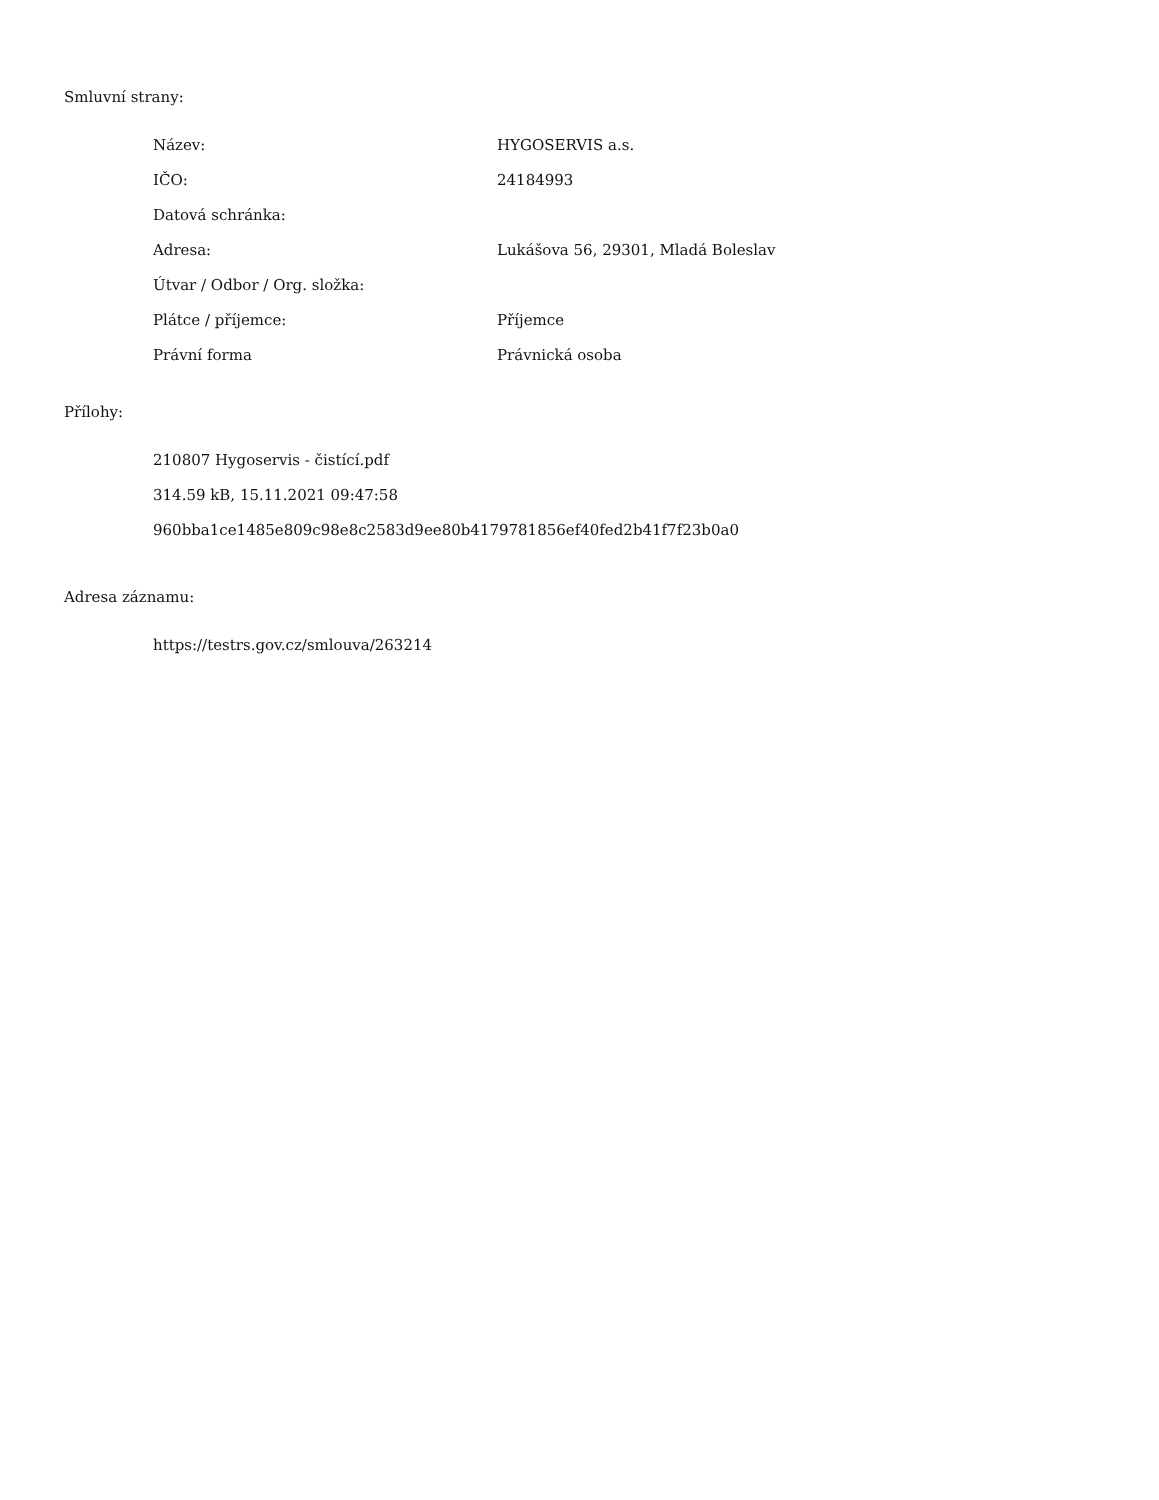Smluvní strany:
| Název: | HYGOSERVIS a.s. |
| IČO: | 24184993 |
| Datová schránka: | |
| Adresa: | Lukášova 56, 29301, Mladá Boleslav |
| Útvar / Odbor / Org. složka: | |
| Plátce / příjemce: | Příjemce |
| Právní forma | Právnická osoba |
Přílohy:
210807 Hygoservis - čistící.pdf
314.59 kB, 15.11.2021 09:47:58
960bba1ce1485e809c98e8c2583d9ee80b4179781856ef40fed2b41f7f23b0a0
Adresa záznamu:
https://testrs.gov.cz/smlouva/263214